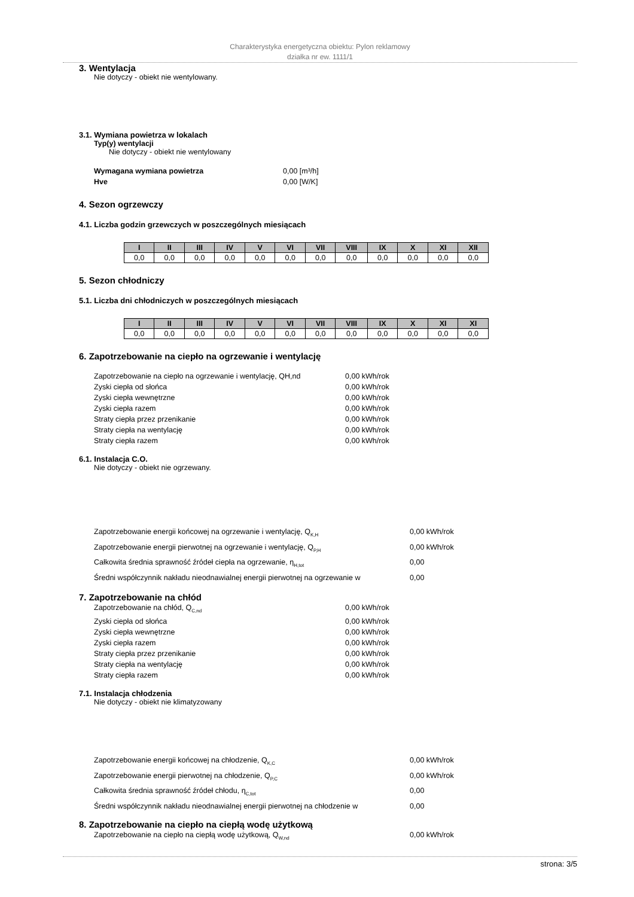Charakterystyka energetyczna obiektu: Pylon reklamowy
działka nr ew. 1111/1
3. Wentylacja
Nie dotyczy - obiekt nie wentylowany.
3.1. Wymiana powietrza w lokalach
Typ(y) wentylacji
Nie dotyczy - obiekt nie wentylowany
Wymagana wymiana powietrza 0,00 [m³/h]
Hve 0,00 [W/K]
4. Sezon ogrzewczy
4.1. Liczba godzin grzewczych w poszczególnych miesiącach
| I | II | III | IV | V | VI | VII | VIII | IX | X | XI | XII |
| --- | --- | --- | --- | --- | --- | --- | --- | --- | --- | --- | --- |
| 0,0 | 0,0 | 0,0 | 0,0 | 0,0 | 0,0 | 0,0 | 0,0 | 0,0 | 0,0 | 0,0 | 0,0 |
5. Sezon chłodniczy
5.1. Liczba dni chłodniczych w poszczególnych miesiącach
| I | II | III | IV | V | VI | VII | VIII | IX | X | XI | XI |
| --- | --- | --- | --- | --- | --- | --- | --- | --- | --- | --- | --- |
| 0,0 | 0,0 | 0,0 | 0,0 | 0,0 | 0,0 | 0,0 | 0,0 | 0,0 | 0,0 | 0,0 | 0,0 |
6. Zapotrzebowanie na ciepło na ogrzewanie i wentylację
Zapotrzebowanie na ciepło na ogrzewanie i wentylację, QH,nd 0,00 kWh/rok
Zyski ciepła od słońca 0,00 kWh/rok
Zyski ciepła wewnętrzne 0,00 kWh/rok
Zyski ciepła razem 0,00 kWh/rok
Straty ciepła przez przenikanie 0,00 kWh/rok
Straty ciepła na wentylację 0,00 kWh/rok
Straty ciepła razem 0,00 kWh/rok
6.1. Instalacja C.O.
Nie dotyczy - obiekt nie ogrzewany.
Zapotrzebowanie energii końcowej na ogrzewanie i wentylację, Q<sub>K,H</sub> 0,00 kWh/rok
Zapotrzebowanie energii pierwotnej na ogrzewanie i wentylację, Q<sub>P,H</sub> 0,00 kWh/rok
Całkowita średnia sprawność źródeł ciepła na ogrzewanie, η<sub>H,tot</sub> 0,00
Średni współczynnik nakładu nieodnawialnej energii pierwotnej na ogrzewanie w 0,00
7. Zapotrzebowanie na chłód
Zapotrzebowanie na chłód, Q<sub>C,nd</sub> 0,00 kWh/rok
Zyski ciepła od słońca 0,00 kWh/rok
Zyski ciepła wewnętrzne 0,00 kWh/rok
Zyski ciepła razem 0,00 kWh/rok
Straty ciepła przez przenikanie 0,00 kWh/rok
Straty ciepła na wentylację 0,00 kWh/rok
Straty ciepła razem 0,00 kWh/rok
7.1. Instalacja chłodzenia
Nie dotyczy - obiekt nie klimatyzowany
Zapotrzebowanie energii końcowej na chłodzenie, Q<sub>K,C</sub> 0,00 kWh/rok
Zapotrzebowanie energii pierwotnej na chłodzenie, Q<sub>P,C</sub> 0,00 kWh/rok
Całkowita średnia sprawność źródeł chłodu, η<sub>C,tot</sub> 0,00
Średni współczynnik nakładu nieodnawialnej energii pierwotnej na chłodzenie w 0,00
8. Zapotrzebowanie na ciepło na ciepłą wodę użytkową
Zapotrzebowanie na ciepło na ciepłą wodę użytkową, Q<sub>W,nd</sub> 0,00 kWh/rok
strona: 3/5